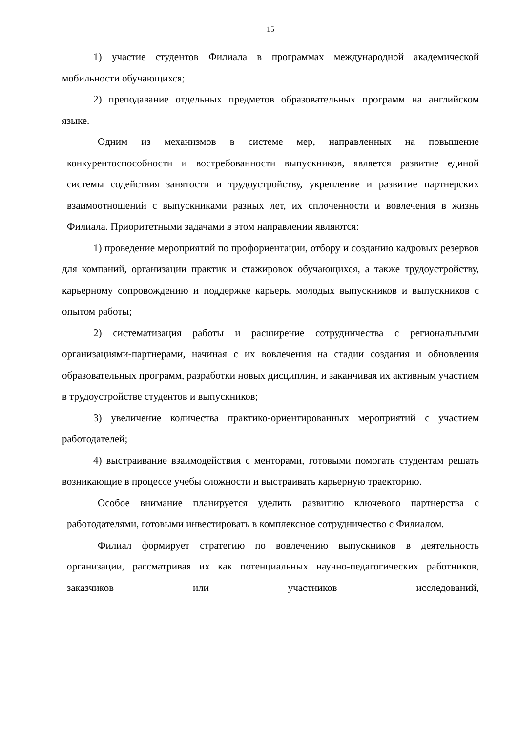15
1) участие студентов Филиала в программах международной академической мобильности обучающихся;
2) преподавание отдельных предметов образовательных программ на английском языке.
Одним из механизмов в системе мер, направленных на повышение конкурентоспособности и востребованности выпускников, является развитие единой системы содействия занятости и трудоустройству, укрепление и развитие партнерских взаимоотношений с выпускниками разных лет, их сплоченности и вовлечения в жизнь Филиала. Приоритетными задачами в этом направлении являются:
1) проведение мероприятий по профориентации, отбору и созданию кадровых резервов для компаний, организации практик и стажировок обучающихся, а также трудоустройству, карьерному сопровождению и поддержке карьеры молодых выпускников и выпускников с опытом работы;
2) систематизация работы и расширение сотрудничества с региональными организациями-партнерами, начиная с их вовлечения на стадии создания и обновления образовательных программ, разработки новых дисциплин, и заканчивая их активным участием в трудоустройстве студентов и выпускников;
3) увеличение количества практико-ориентированных мероприятий с участием работодателей;
4) выстраивание взаимодействия с менторами, готовыми помогать студентам решать возникающие в процессе учебы сложности и выстраивать карьерную траекторию.
Особое внимание планируется уделить развитию ключевого партнерства с работодателями, готовыми инвестировать в комплексное сотрудничество с Филиалом.
Филиал формирует стратегию по вовлечению выпускников в деятельность организации, рассматривая их как потенциальных научно-педагогических работников, заказчиков или участников исследований,